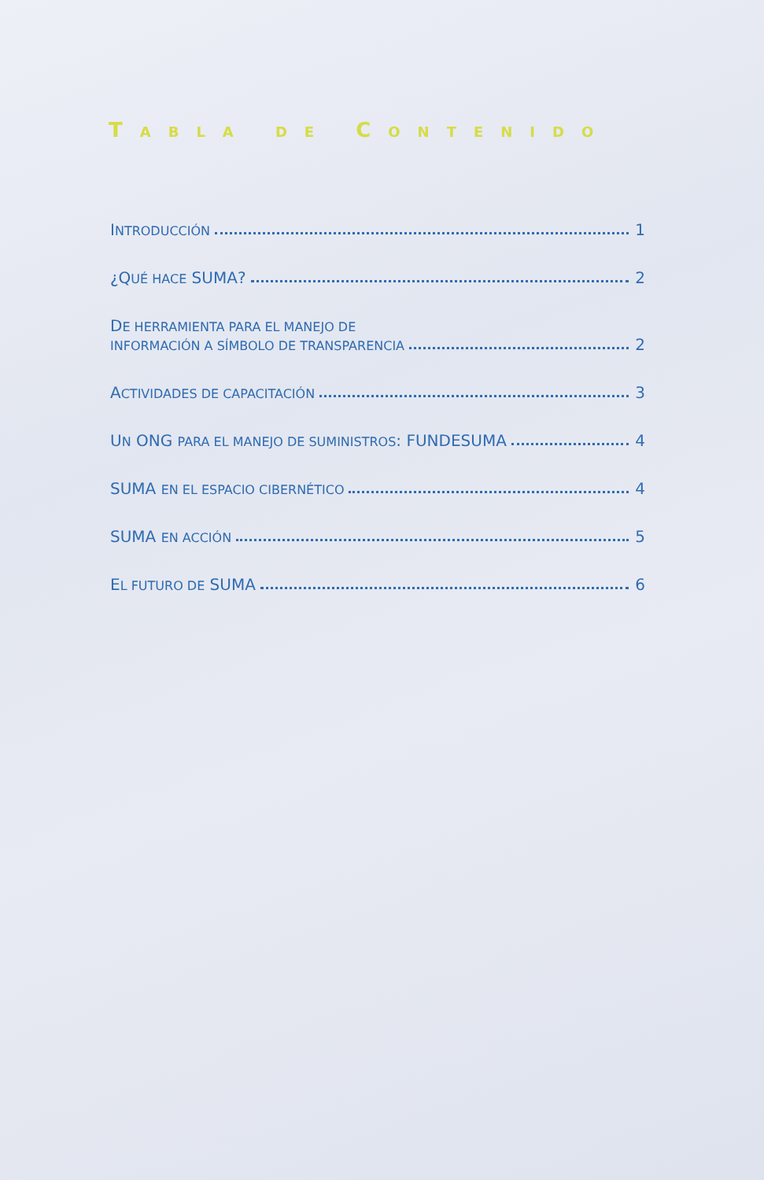TABLA DE CONTENIDO
INTRODUCCIÓN 1
¿QUÉ HACE SUMA? 2
DE HERRAMIENTA PARA EL MANEJO DE
INFORMACIÓN A SÍMBOLO DE TRANSPARENCIA 2
ACTIVIDADES DE CAPACITACIÓN 3
UN ONG PARA EL MANEJO DE SUMINISTROS: FUNDESUMA 4
SUMA EN EL ESPACIO CIBERNÉTICO 4
SUMA EN ACCIÓN 5
EL FUTURO DE SUMA 6